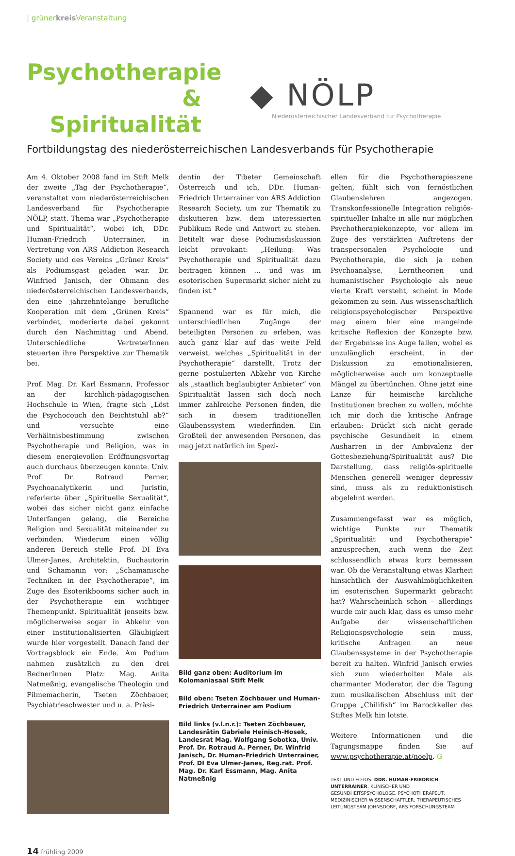| grünerkreis Veranstaltung
Psychotherapie
& Spiritualität
◆ NÖLP
Niederösterreichischer Landesverband für Psychotherapie
Fortbildungstag des niederösterreichischen Landesverbands für Psychotherapie
Am 4. Oktober 2008 fand im Stift Melk der zweite „Tag der Psychotherapie“, veranstaltet vom niederösterreichischen Landesverband für Psychotherapie NÖLP, statt. Thema war „Psychotherapie und Spiritualität“, wobei ich, DDr. Human-Friedrich Unterrainer, in Vertretung von ARS Addiction Research Society und des Vereins „Grüner Kreis“ als Podiumsgast geladen war. Dr. Winfried Janisch, der Obmann des niederösterreichischen Landesverbands, den eine jahrzehntelange berufliche Kooperation mit dem „Grünen Kreis“ verbindet, moderierte dabei gekonnt durch den Nachmittag und Abend. Unterschiedliche VertreterInnen steuerten ihre Perspektive zur Thematik bei.
Prof. Mag. Dr. Karl Essmann, Professor an der kirchlich-pädagogischen Hochschule in Wien, fragte sich „Löst die Psychocouch den Beichtstuhl ab?“ und versuchte eine Verhältnisbestimmung zwischen Psychotherapie und Religion, was in diesem energievollen Eröffnungsvortag auch durchaus überzeugen konnte. Univ. Prof. Dr. Rotraud Perner, Psychoanalytikerin und Juristin, referierte über „Spirituelle Sexualität“, wobei das sicher nicht ganz einfache Unterfangen gelang, die Bereiche Religion und Sexualität miteinander zu verbinden. Wiederum einen völlig anderen Bereich stelle Prof. DI Eva Ulmer-Janes, Architektin, Buchautorin und Schamanin vor: „Schamanische Techniken in der Psychotherapie“, im Zuge des Esoterikbooms sicher auch in der Psychotherapie ein wichtiger Themenpunkt. Spiritualität jenseits bzw. möglicherweise sogar in Abkehr von einer institutionalisierten Gläubigkeit wurde hier vorgestellt. Danach fand der Vortragsblock ein Ende. Am Podium nahmen zusätzlich zu den drei RednerInnen Platz: Mag. Anita Natmeßnig, evangelische Theologin und Filmemacherin, Tseten Zöchbauer, Psychiatrieschwester und u. a. Präsi-
dentin der Tibeter Gemeinschaft Österreich und ich, DDr. Human-Friedrich Unterrainer von ARS Addiction Research Society, um zur Thematik zu diskutieren bzw. dem interessierten Publikum Rede und Antwort zu stehen. Betitelt war diese Podiumsdiskussion leicht provokant: „Heilung: Was Psychotherapie und Spiritualität dazu beitragen können … und was im esoterischen Supermarkt sicher nicht zu finden ist.“
Spannend war es für mich, die unterschiedlichen Zugänge der beteiligten Personen zu erleben, was auch ganz klar auf das weite Feld verweist, welches „Spiritualität in der Psychotherapie“ darstellt. Trotz der gerne postulierten Abkehr von Kirche als „staatlich beglaubigter Anbieter“ von Spiritualität lassen sich doch noch immer zahlreiche Personen finden, die sich in diesem traditionellen Glaubenssystem wiederfinden. Ein Großteil der anwesenden Personen, das mag jetzt natürlich im Spezi-
Bild ganz oben: Auditorium im Kolomaniasaal Stift Melk
Bild oben: Tseten Zöchbauer und Human-Friedrich Unterrainer am Podium
Bild links (v.l.n.r.): Tseten Zöchbauer, Landesrätin Gabriele Heinisch-Hosek, Landesrat Mag. Wolfgang Sobotka, Univ. Prof. Dr. Rotraud A. Perner, Dr. Winfrid Janisch, Dr. Human-Friedrich Unterrainer, Prof. DI Eva Ulmer-Janes, Reg.rat. Prof. Mag. Dr. Karl Essmann, Mag. Anita Natmeßnig
ellen für die Psychotherapieszene gelten, fühlt sich von fernöstlichen Glaubenslehren angezogen. Transkonfessionelle Integration religiös-spiritueller Inhalte in alle nur möglichen Psychotherapiekonzepte, vor allem im Zuge des verstärkten Auftretens der transpersonalen Psychologie und Psychotherapie, die sich ja neben Psychoanalyse, Lerntheorien und humanistischer Psychologie als neue vierte Kraft versteht, scheint in Mode gekommen zu sein. Aus wissenschaftlich religionspsychologischer Perspektive mag einem hier eine mangelnde kritische Reflexion der Konzepte bzw. der Ergebnisse ins Auge fallen, wobei es unzulänglich erscheint, in der Diskussion zu emotionalisieren, möglicherweise auch um konzeptuelle Mängel zu übertünchen. Ohne jetzt eine Lanze für heimische kirchliche Institutionen brechen zu wollen, möchte ich mir doch die kritische Anfrage erlauben: Drückt sich nicht gerade psychische Gesundheit in einem Ausharren in der Ambivalenz der Gottesbeziehung/Spiritualität aus? Die Darstellung, dass religiös-spirituelle Menschen generell weniger depressiv sind, muss als zu reduktionistisch abgelehnt werden.
Zusammengefasst war es möglich, wichtige Punkte zur Thematik „Spiritualität und Psychotherapie“ anzusprechen, auch wenn die Zeit schlussendlich etwas kurz bemessen war. Ob die Veranstaltung etwas Klarheit hinsichtlich der Auswahlmöglichkeiten im esoterischen Supermarkt gebracht hat? Wahrscheinlich schon – allerdings wurde mir auch klar, dass es umso mehr Aufgabe der wissenschaftlichen Religionspsychologie sein muss, kritische Anfragen an neue Glaubenssysteme in der Psychotherapie bereit zu halten. Winfrid Janisch erwies sich zum wiederholten Male als charmanter Moderator, der die Tagung zum musikalischen Abschluss mit der Gruppe „Chilifish“ im Barockkeller des Stiftes Melk hin lotste.
Weitere Informationen und die Tagungsmappe finden Sie auf www.psychotherapie.at/noelp. G
TEXT UND FOTOS: DDR. HUMAN-FRIEDRICH UNTERRAINER, KLINISCHER UND GESUNDHEITSPSYCHOLOGE, PSYCHOTHERAPEUT, MEDIZINISCHER WISSENSCHAFTLER, THERAPEUTISCHES LEITUNGSTEAM JOHNSDORF, ARS FORSCHUNGSTEAM
14 frühling 2009